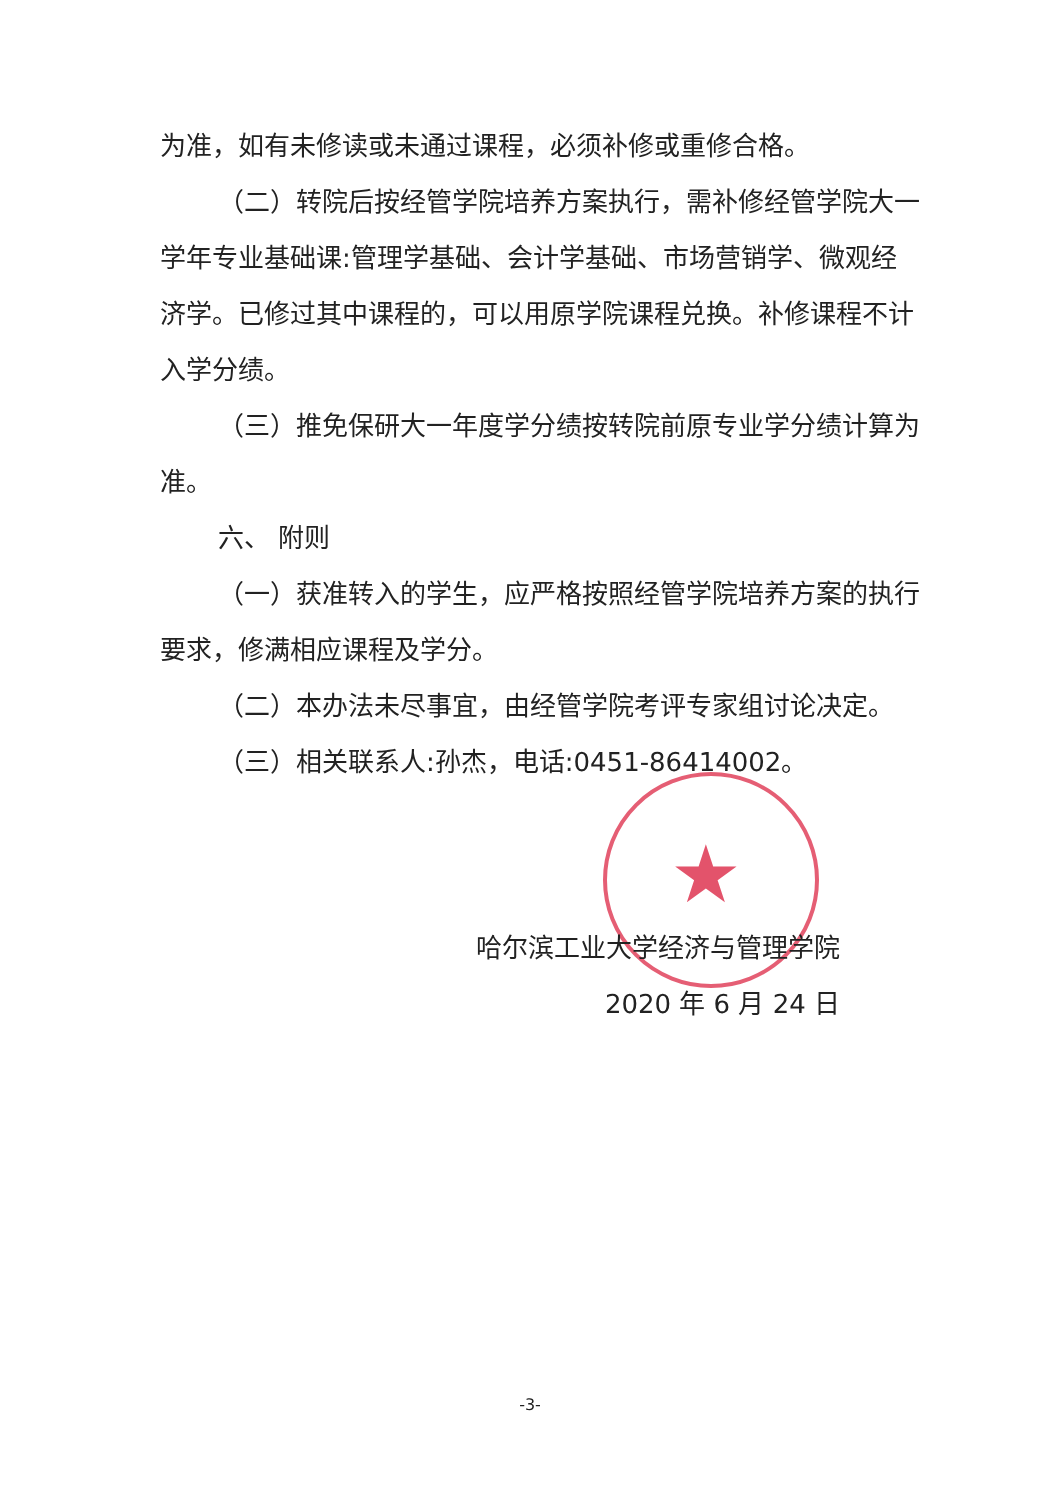★
为准，如有未修读或未通过课程，必须补修或重修合格。
（二）转院后按经管学院培养方案执行，需补修经管学院大一学年专业基础课:管理学基础、会计学基础、市场营销学、微观经济学。已修过其中课程的，可以用原学院课程兑换。补修课程不计入学分绩。
（三）推免保研大一年度学分绩按转院前原专业学分绩计算为准。
六、 附则
（一）获准转入的学生，应严格按照经管学院培养方案的执行要求，修满相应课程及学分。
（二）本办法未尽事宜，由经管学院考评专家组讨论决定。
（三）相关联系人:孙杰，电话:0451-86414002。
哈尔滨工业大学经济与管理学院
2020 年 6 月 24 日
-3-